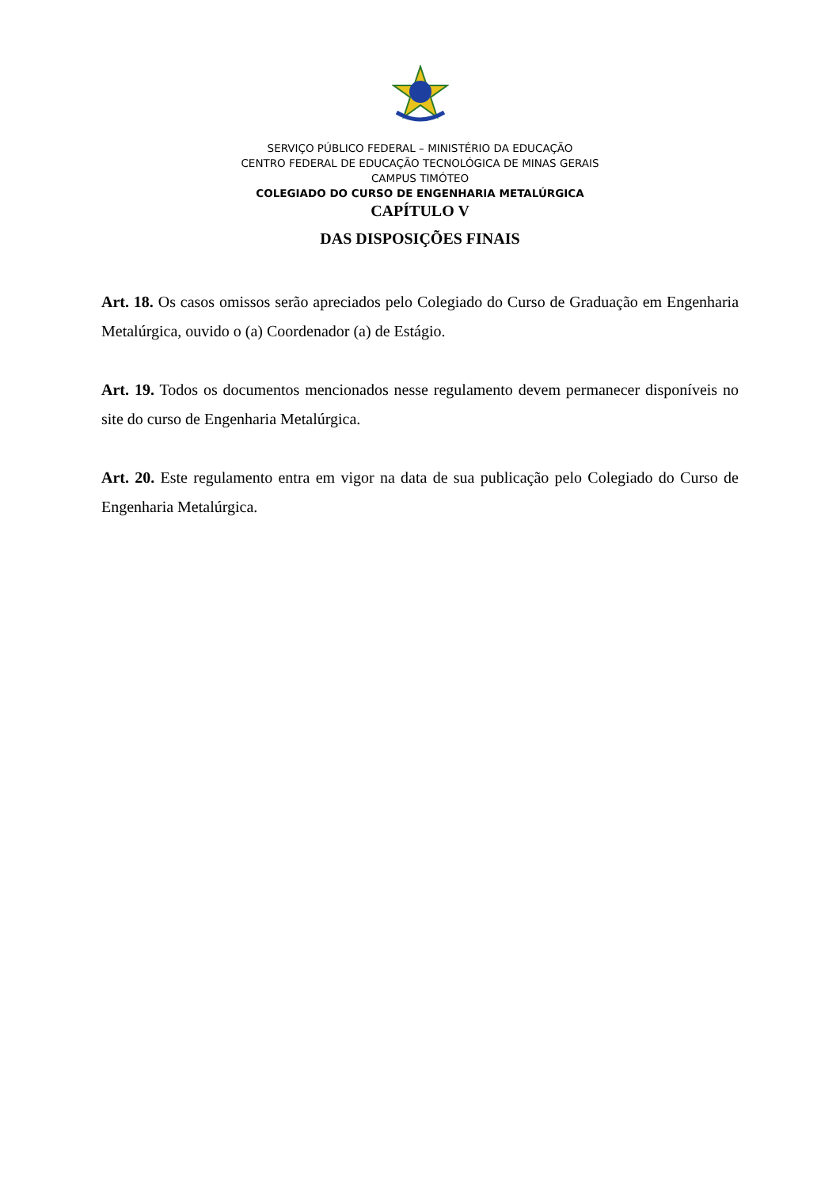SERVIÇO PÚBLICO FEDERAL – MINISTÉRIO DA EDUCAÇÃO
CENTRO FEDERAL DE EDUCAÇÃO TECNOLÓGICA DE MINAS GERAIS
CAMPUS TIMÓTEO
COLEGIADO DO CURSO DE ENGENHARIA METALÚRGICA
CAPÍTULO V
DAS DISPOSIÇÕES FINAIS
Art. 18. Os casos omissos serão apreciados pelo Colegiado do Curso de Graduação em Engenharia Metalúrgica, ouvido o (a) Coordenador (a) de Estágio.
Art. 19. Todos os documentos mencionados nesse regulamento devem permanecer disponíveis no site do curso de Engenharia Metalúrgica.
Art. 20. Este regulamento entra em vigor na data de sua publicação pelo Colegiado do Curso de Engenharia Metalúrgica.